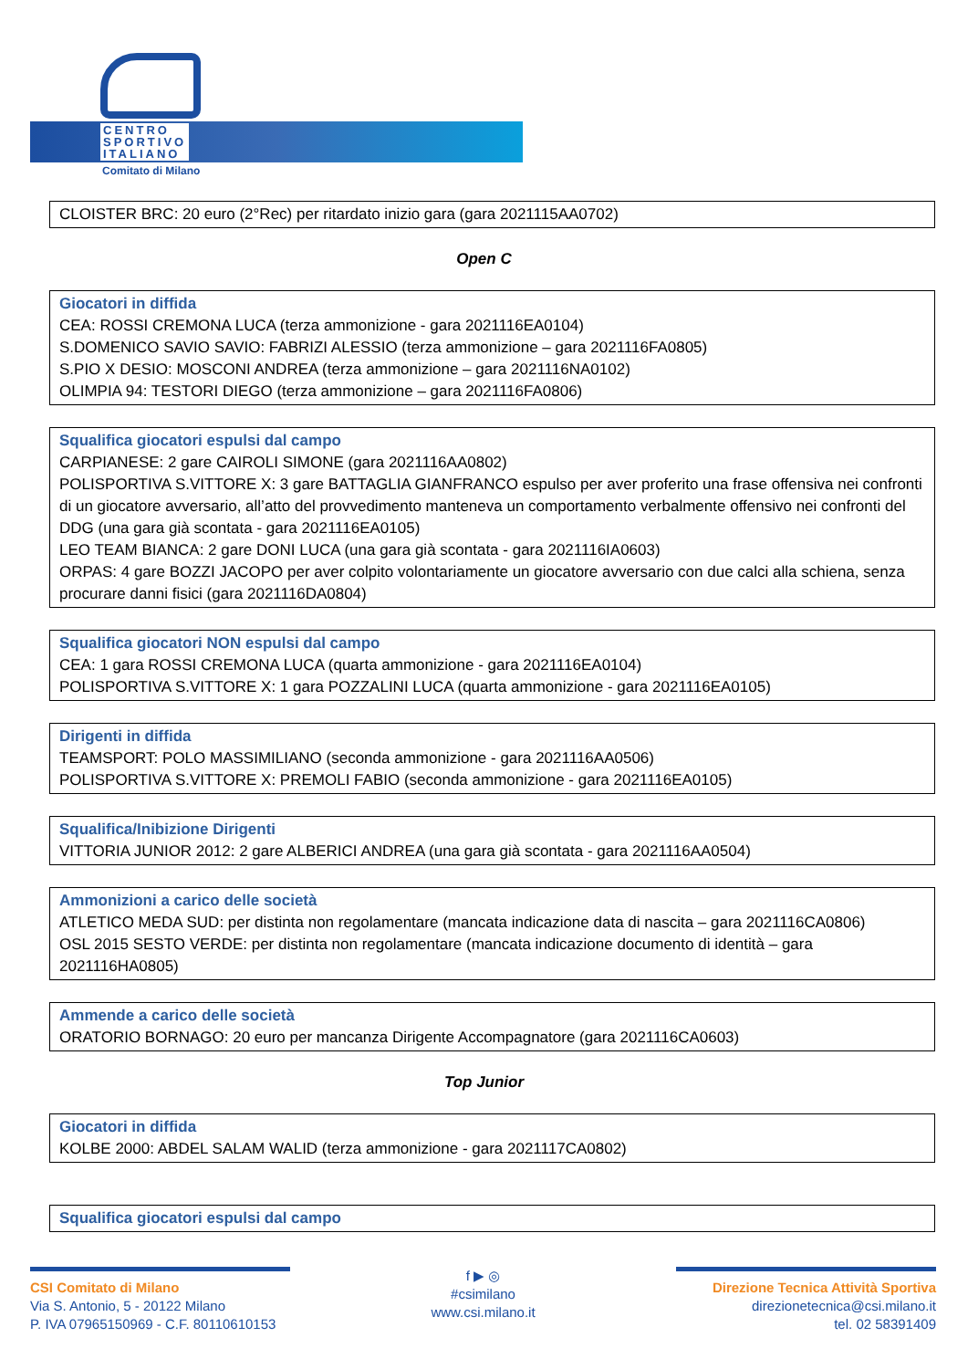CENTRO
SPORTIVO
ITALIANO
Comitato di Milano
CLOISTER BRC: 20 euro (2°Rec) per ritardato inizio gara (gara 2021115AA0702)
Open C
Giocatori in diffida
CEA: ROSSI CREMONA LUCA (terza ammonizione - gara 2021116EA0104)
S.DOMENICO SAVIO SAVIO: FABRIZI ALESSIO (terza ammonizione – gara 2021116FA0805)
S.PIO X DESIO: MOSCONI ANDREA (terza ammonizione – gara 2021116NA0102)
OLIMPIA 94: TESTORI DIEGO (terza ammonizione – gara 2021116FA0806)
Squalifica giocatori espulsi dal campo
CARPIANESE: 2 gare CAIROLI SIMONE (gara 2021116AA0802)
POLISPORTIVA S.VITTORE X: 3 gare BATTAGLIA GIANFRANCO espulso per aver proferito una frase offensiva nei confronti di un giocatore avversario, all’atto del provvedimento manteneva un comportamento verbalmente offensivo nei confronti del DDG (una gara già scontata - gara 2021116EA0105)
LEO TEAM BIANCA: 2 gare DONI LUCA (una gara già scontata - gara 2021116IA0603)
ORPAS: 4 gare BOZZI JACOPO per aver colpito volontariamente un giocatore avversario con due calci alla schiena, senza procurare danni fisici (gara 2021116DA0804)
Squalifica giocatori NON espulsi dal campo
CEA: 1 gara ROSSI CREMONA LUCA (quarta ammonizione - gara 2021116EA0104)
POLISPORTIVA S.VITTORE X: 1 gara POZZALINI LUCA (quarta ammonizione - gara 2021116EA0105)
Dirigenti in diffida
TEAMSPORT: POLO MASSIMILIANO (seconda ammonizione - gara 2021116AA0506)
POLISPORTIVA S.VITTORE X: PREMOLI FABIO (seconda ammonizione - gara 2021116EA0105)
Squalifica/Inibizione Dirigenti
VITTORIA JUNIOR 2012: 2 gare ALBERICI ANDREA (una gara già scontata - gara 2021116AA0504)
Ammonizioni a carico delle società
ATLETICO MEDA SUD: per distinta non regolamentare (mancata indicazione data di nascita – gara 2021116CA0806)
OSL 2015 SESTO VERDE: per distinta non regolamentare (mancata indicazione documento di identità – gara 2021116HA0805)
Ammende a carico delle società
ORATORIO BORNAGO: 20 euro per mancanza Dirigente Accompagnatore (gara 2021116CA0603)
Top Junior
Giocatori in diffida
KOLBE 2000: ABDEL SALAM WALID (terza ammonizione - gara 2021117CA0802)
Squalifica giocatori espulsi dal campo
CSI Comitato di Milano
Via S. Antonio, 5 - 20122 Milano
P. IVA 07965150969 - C.F. 80110610153
f ▶ ◎
#csimilano
www.csi.milano.it
Direzione Tecnica Attività Sportiva
direzionetecnica@csi.milano.it
tel. 02 58391409